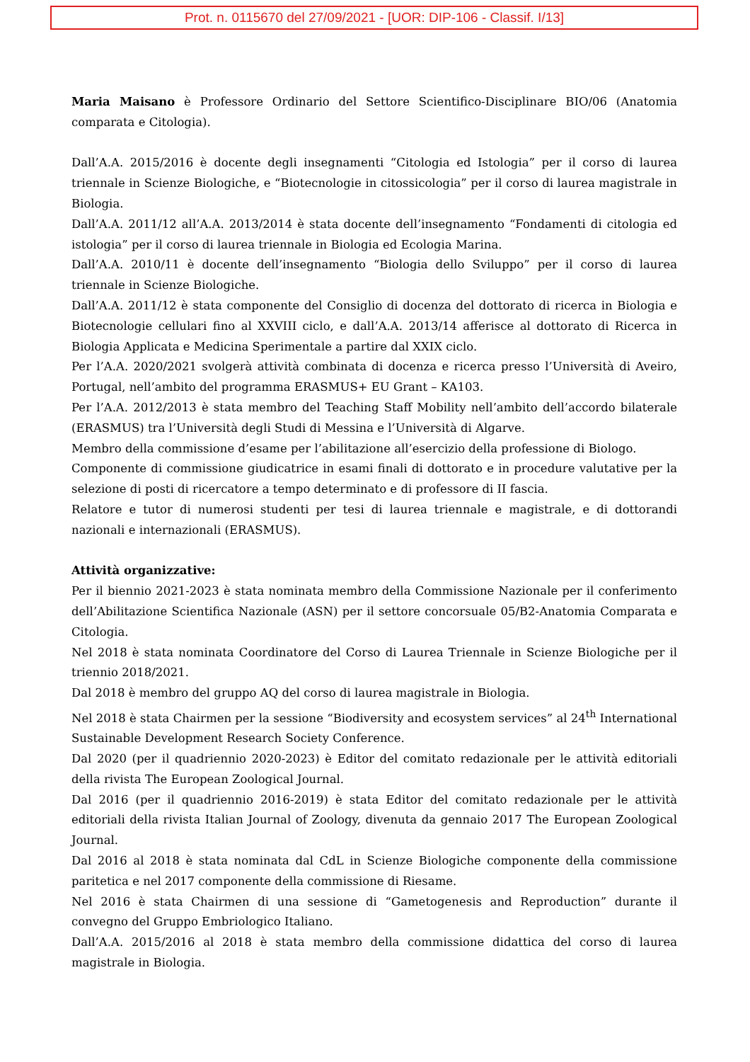Prot. n. 0115670 del 27/09/2021 - [UOR: DIP-106 - Classif. I/13]
Maria Maisano è Professore Ordinario del Settore Scientifico-Disciplinare BIO/06 (Anatomia comparata e Citologia).
Dall’A.A. 2015/2016 è docente degli insegnamenti “Citologia ed Istologia” per il corso di laurea triennale in Scienze Biologiche, e “Biotecnologie in citossicologia” per il corso di laurea magistrale in Biologia.
Dall’A.A. 2011/12 all’A.A. 2013/2014 è stata docente dell’insegnamento “Fondamenti di citologia ed istologia” per il corso di laurea triennale in Biologia ed Ecologia Marina.
Dall’A.A. 2010/11 è docente dell’insegnamento “Biologia dello Sviluppo” per il corso di laurea triennale in Scienze Biologiche.
Dall’A.A. 2011/12 è stata componente del Consiglio di docenza del dottorato di ricerca in Biologia e Biotecnologie cellulari fino al XXVIII ciclo, e dall’A.A. 2013/14 afferisce al dottorato di Ricerca in Biologia Applicata e Medicina Sperimentale a partire dal XXIX ciclo.
Per l’A.A. 2020/2021 svolgerà attività combinata di docenza e ricerca presso l’Università di Aveiro, Portugal, nell’ambito del programma ERASMUS+ EU Grant – KA103.
Per l’A.A. 2012/2013 è stata membro del Teaching Staff Mobility nell’ambito dell’accordo bilaterale (ERASMUS) tra l’Università degli Studi di Messina e l’Università di Algarve.
Membro della commissione d’esame per l’abilitazione all’esercizio della professione di Biologo.
Componente di commissione giudicatrice in esami finali di dottorato e in procedure valutative per la selezione di posti di ricercatore a tempo determinato e di professore di II fascia.
Relatore e tutor di numerosi studenti per tesi di laurea triennale e magistrale, e di dottorandi nazionali e internazionali (ERASMUS).
Attività organizzative:
Per il biennio 2021-2023 è stata nominata membro della Commissione Nazionale per il conferimento dell’Abilitazione Scientifica Nazionale (ASN) per il settore concorsuale 05/B2-Anatomia Comparata e Citologia.
Nel 2018 è stata nominata Coordinatore del Corso di Laurea Triennale in Scienze Biologiche per il triennio 2018/2021.
Dal 2018 è membro del gruppo AQ del corso di laurea magistrale in Biologia.
Nel 2018 è stata Chairmen per la sessione “Biodiversity and ecosystem services” al 24<sup>th</sup> International Sustainable Development Research Society Conference.
Dal 2020 (per il quadriennio 2020-2023) è Editor del comitato redazionale per le attività editoriali della rivista The European Zoological Journal.
Dal 2016 (per il quadriennio 2016-2019) è stata Editor del comitato redazionale per le attività editoriali della rivista Italian Journal of Zoology, divenuta da gennaio 2017 The European Zoological Journal.
Dal 2016 al 2018 è stata nominata dal CdL in Scienze Biologiche componente della commissione paritetica e nel 2017 componente della commissione di Riesame.
Nel 2016 è stata Chairmen di una sessione di “Gametogenesis and Reproduction” durante il convegno del Gruppo Embriologico Italiano.
Dall’A.A. 2015/2016 al 2018 è stata membro della commissione didattica del corso di laurea magistrale in Biologia.